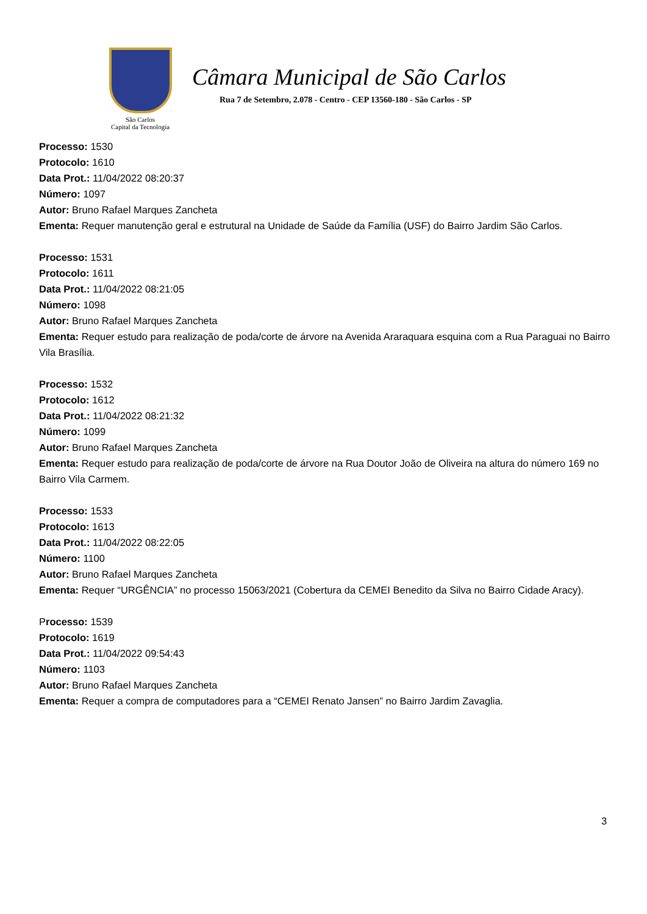São Carlos
Capital da Tecnologia
Câmara Municipal de São Carlos
Rua 7 de Setembro, 2.078 - Centro - CEP 13560-180 - São Carlos - SP
Processo: 1530
Protocolo: 1610
Data Prot.: 11/04/2022 08:20:37
Número: 1097
Autor: Bruno Rafael Marques Zancheta
Ementa: Requer manutenção geral e estrutural na Unidade de Saúde da Família (USF) do Bairro Jardim São Carlos.
Processo: 1531
Protocolo: 1611
Data Prot.: 11/04/2022 08:21:05
Número: 1098
Autor: Bruno Rafael Marques Zancheta
Ementa: Requer estudo para realização de poda/corte de árvore na Avenida Araraquara esquina com a Rua Paraguai no Bairro Vila Brasília.
Processo: 1532
Protocolo: 1612
Data Prot.: 11/04/2022 08:21:32
Número: 1099
Autor: Bruno Rafael Marques Zancheta
Ementa: Requer estudo para realização de poda/corte de árvore na Rua Doutor João de Oliveira na altura do número 169 no Bairro Vila Carmem.
Processo: 1533
Protocolo: 1613
Data Prot.: 11/04/2022 08:22:05
Número: 1100
Autor: Bruno Rafael Marques Zancheta
Ementa: Requer “URGÊNCIA” no processo 15063/2021 (Cobertura da CEMEI Benedito da Silva no Bairro Cidade Aracy).
Processo: 1539
Protocolo: 1619
Data Prot.: 11/04/2022 09:54:43
Número: 1103
Autor: Bruno Rafael Marques Zancheta
Ementa: Requer a compra de computadores para a “CEMEI Renato Jansen” no Bairro Jardim Zavaglia.
3